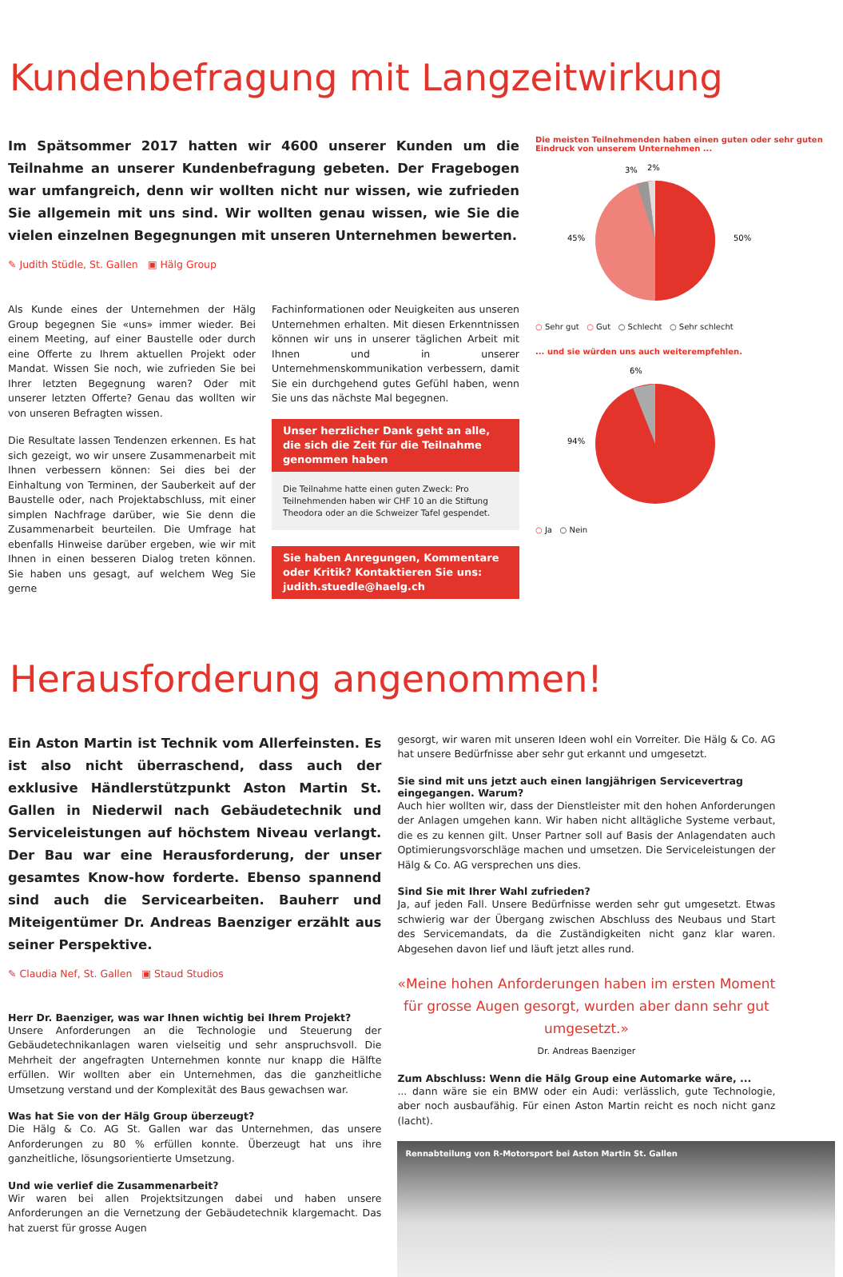Kundenbefragung mit Langzeitwirkung
Im Spätsommer 2017 hatten wir 4600 unserer Kunden um die Teilnahme an unserer Kundenbefragung gebeten. Der Fragebogen war umfangreich, denn wir wollten nicht nur wissen, wie zufrieden Sie allgemein mit uns sind. Wir wollten genau wissen, wie Sie die vielen einzelnen Begegnungen mit unseren Unternehmen bewerten.
✎ Judith Stüdle, St. Gallen ▣ Hälg Group
Als Kunde eines der Unternehmen der Hälg Group begegnen Sie «uns» immer wieder. Bei einem Meeting, auf einer Baustelle oder durch eine Offerte zu Ihrem aktuellen Projekt oder Mandat. Wissen Sie noch, wie zufrieden Sie bei Ihrer letzten Begegnung waren? Oder mit unserer letzten Offerte? Genau das wollten wir von unseren Befragten wissen.
Die Resultate lassen Tendenzen erkennen. Es hat sich gezeigt, wo wir unsere Zusammenarbeit mit Ihnen verbessern können: Sei dies bei der Einhaltung von Terminen, der Sauberkeit auf der Baustelle oder, nach Projektabschluss, mit einer simplen Nachfrage darüber, wie Sie denn die Zusammenarbeit beurteilen. Die Umfrage hat ebenfalls Hinweise darüber ergeben, wie wir mit Ihnen in einen besseren Dialog treten können. Sie haben uns gesagt, auf welchem Weg Sie gerne
Fachinformationen oder Neuigkeiten aus unseren Unternehmen erhalten. Mit diesen Erkenntnissen können wir uns in unserer täglichen Arbeit mit Ihnen und in unserer Unternehmenskommunikation verbessern, damit Sie ein durchgehend gutes Gefühl haben, wenn Sie uns das nächste Mal begegnen.
Unser herzlicher Dank geht an alle, die sich die Zeit für die Teilnahme genommen haben
Die Teilnahme hatte einen guten Zweck: Pro Teilnehmenden haben wir CHF 10 an die Stiftung Theodora oder an die Schweizer Tafel gespendet.
Sie haben Anregungen, Kommentare oder Kritik? Kontaktieren Sie uns: judith.stuedle@haelg.ch
Die meisten Teilnehmenden haben einen guten oder sehr guten Eindruck von unserem Unternehmen ...
3%
2%
45%
50%
○ Sehr gut ○ Gut ○ Schlecht ○ Sehr schlecht
... und sie würden uns auch weiterempfehlen.
6%
94%
○ Ja ○ Nein
Herausforderung angenommen!
Ein Aston Martin ist Technik vom Allerfeinsten. Es ist also nicht überraschend, dass auch der exklusive Händlerstützpunkt Aston Martin St. Gallen in Niederwil nach Gebäudetechnik und Serviceleistungen auf höchstem Niveau verlangt. Der Bau war eine Herausforderung, der unser gesamtes Know-how forderte. Ebenso spannend sind auch die Servicearbeiten. Bauherr und Miteigentümer Dr. Andreas Baenziger erzählt aus seiner Perspektive.
✎ Claudia Nef, St. Gallen ▣ Staud Studios
Herr Dr. Baenziger, was war Ihnen wichtig bei Ihrem Projekt?
Unsere Anforderungen an die Technologie und Steuerung der Gebäudetechnikanlagen waren vielseitig und sehr anspruchsvoll. Die Mehrheit der angefragten Unternehmen konnte nur knapp die Hälfte erfüllen. Wir wollten aber ein Unternehmen, das die ganzheitliche Umsetzung verstand und der Komplexität des Baus gewachsen war.
Was hat Sie von der Hälg Group überzeugt?
Die Hälg & Co. AG St. Gallen war das Unternehmen, das unsere Anforderungen zu 80 % erfüllen konnte. Überzeugt hat uns ihre ganzheitliche, lösungsorientierte Umsetzung.
Und wie verlief die Zusammenarbeit?
Wir waren bei allen Projektsitzungen dabei und haben unsere Anforderungen an die Vernetzung der Gebäudetechnik klargemacht. Das hat zuerst für grosse Augen
gesorgt, wir waren mit unseren Ideen wohl ein Vorreiter. Die Hälg & Co. AG hat unsere Bedürfnisse aber sehr gut erkannt und umgesetzt.
Sie sind mit uns jetzt auch einen langjährigen Servicevertrag eingegangen. Warum?
Auch hier wollten wir, dass der Dienstleister mit den hohen Anforderungen der Anlagen umgehen kann. Wir haben nicht alltägliche Systeme verbaut, die es zu kennen gilt. Unser Partner soll auf Basis der Anlagendaten auch Optimierungsvorschläge machen und umsetzen. Die Serviceleistungen der Hälg & Co. AG versprechen uns dies.
Sind Sie mit Ihrer Wahl zufrieden?
Ja, auf jeden Fall. Unsere Bedürfnisse werden sehr gut umgesetzt. Etwas schwierig war der Übergang zwischen Abschluss des Neubaus und Start des Servicemandats, da die Zuständigkeiten nicht ganz klar waren. Abgesehen davon lief und läuft jetzt alles rund.
«Meine hohen Anforderungen haben im ersten Moment für grosse Augen gesorgt, wurden aber dann sehr gut umgesetzt.»
Dr. Andreas Baenziger
Zum Abschluss: Wenn die Hälg Group eine Automarke wäre, ...
... dann wäre sie ein BMW oder ein Audi: verlässlich, gute Technologie, aber noch ausbaufähig. Für einen Aston Martin reicht es noch nicht ganz (lacht).
Rennabteilung von R-Motorsport bei Aston Martin St. Gallen